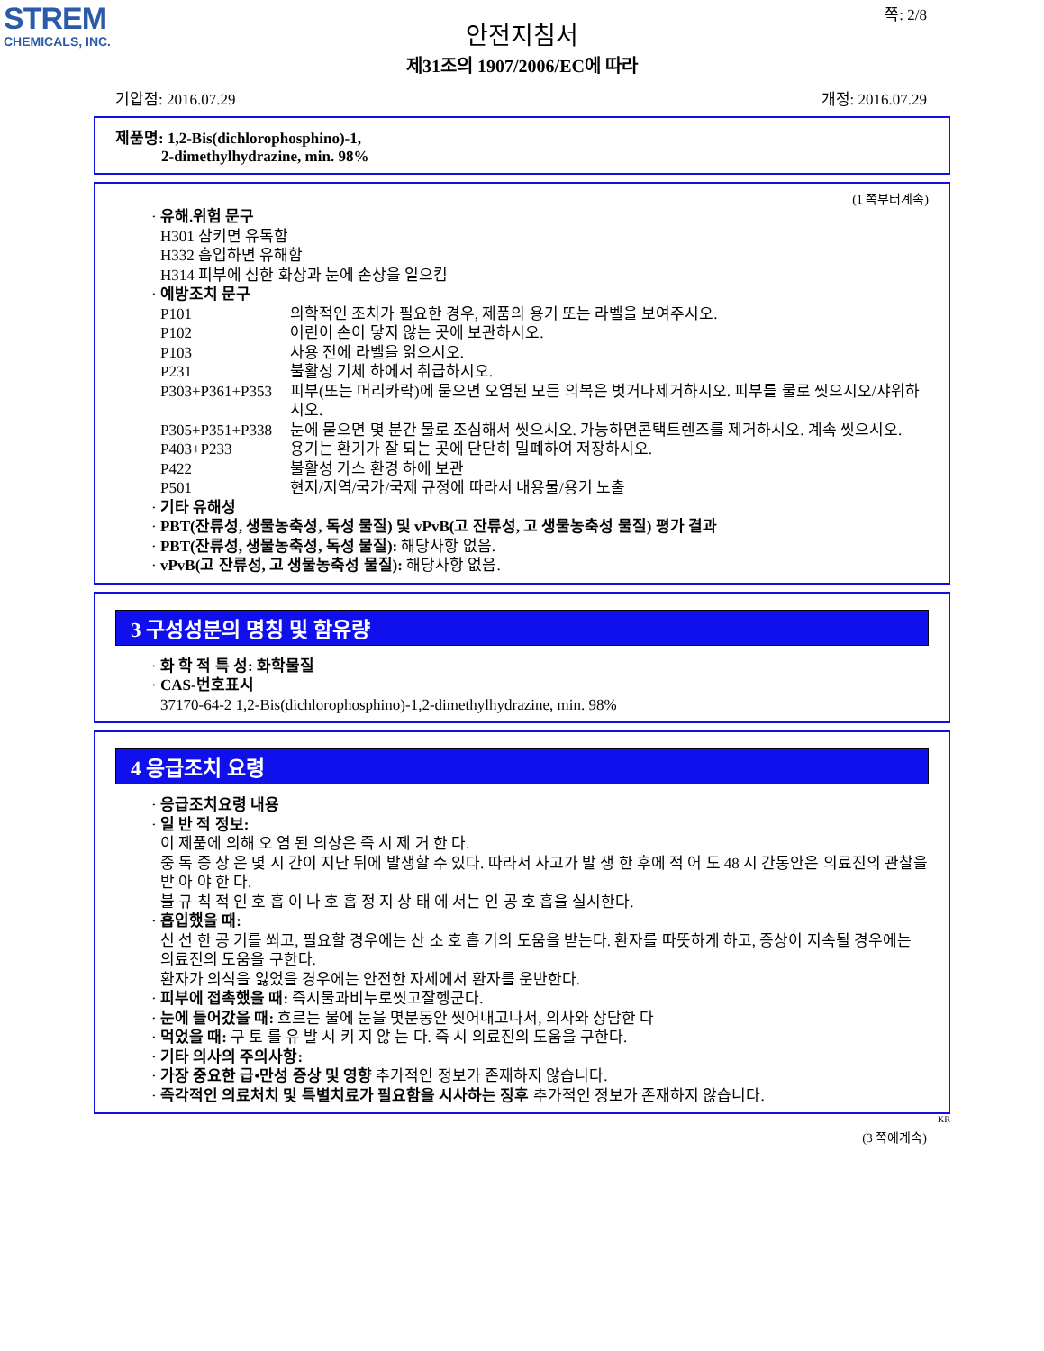STREM
CHEMICALS, INC.
쪽: 2/8
안전지침서
제31조의 1907/2006/EC에 따라
기압점: 2016.07.29 개정: 2016.07.29
제품명: 1,2-Bis(dichlorophosphino)-1,
2-dimethylhydrazine, min. 98%
(1 쪽부터계속)
· 유해.위험 문구
H301 삼키면 유독함
H332 흡입하면 유해함
H314 피부에 심한 화상과 눈에 손상을 일으킴
· 예방조치 문구
P101 의학적인 조치가 필요한 경우, 제품의 용기 또는 라벨을 보여주시오.
P102 어린이 손이 닿지 않는 곳에 보관하시오.
P103 사용 전에 라벨을 읽으시오.
P231 불활성 기체 하에서 취급하시오.
P303+P361+P353 피부(또는 머리카락)에 묻으면 오염된 모든 의복은 벗거나제거하시오. 피부를 물로 씻으시오/샤워하시오.
P305+P351+P338 눈에 묻으면 몇 분간 물로 조심해서 씻으시오. 가능하면콘택트렌즈를 제거하시오. 계속 씻으시오.
P403+P233 용기는 환기가 잘 되는 곳에 단단히 밀폐하여 저장하시오.
P422 불활성 가스 환경 하에 보관
P501 현지/지역/국가/국제 규정에 따라서 내용물/용기 노출
· 기타 유해성
· PBT(잔류성, 생물농축성, 독성 물질) 및 vPvB(고 잔류성, 고 생물농축성 물질) 평가 결과
· PBT(잔류성, 생물농축성, 독성 물질): 해당사항 없음.
· vPvB(고 잔류성, 고 생물농축성 물질): 해당사항 없음.
3 구성성분의 명칭 및 함유량
· 화 학 적 특 성: 화학물질
· CAS-번호표시
37170-64-2 1,2-Bis(dichlorophosphino)-1,2-dimethylhydrazine, min. 98%
4 응급조치 요령
· 응급조치요령 내용
· 일 반 적 정보:
이 제품에 의해 오 염 된 의상은 즉 시 제 거 한 다.
중 독 증 상 은 몇 시 간이 지난 뒤에 발생할 수 있다. 따라서 사고가 발 생 한 후에 적 어 도 48 시 간동안은 의료진의 관찰을 받 아 야 한 다.
불 규 칙 적 인 호 흡 이 나 호 흡 정 지 상 태 에 서는 인 공 호 흡을 실시한다.
· 흡입했을 때:
신 선 한 공 기를 쐬고, 필요할 경우에는 산 소 호 흡 기의 도움을 받는다. 환자를 따뜻하게 하고, 증상이 지속될 경우에는 의료진의 도움을 구한다.
환자가 의식을 잃었을 경우에는 안전한 자세에서 환자를 운반한다.
· 피부에 접촉했을 때: 즉시물과비누로씻고잘헹군다.
· 눈에 들어갔을 때: 흐르는 물에 눈을 몇분동안 씻어내고나서, 의사와 상담한 다
· 먹었을 때: 구 토 를 유 발 시 키 지 않 는 다. 즉 시 의료진의 도움을 구한다.
· 기타 의사의 주의사항:
· 가장 중요한 급•만성 증상 및 영향 추가적인 정보가 존재하지 않습니다.
· 즉각적인 의료처치 및 특별치료가 필요함을 시사하는 징후 추가적인 정보가 존재하지 않습니다.
KR
(3 쪽에계속)